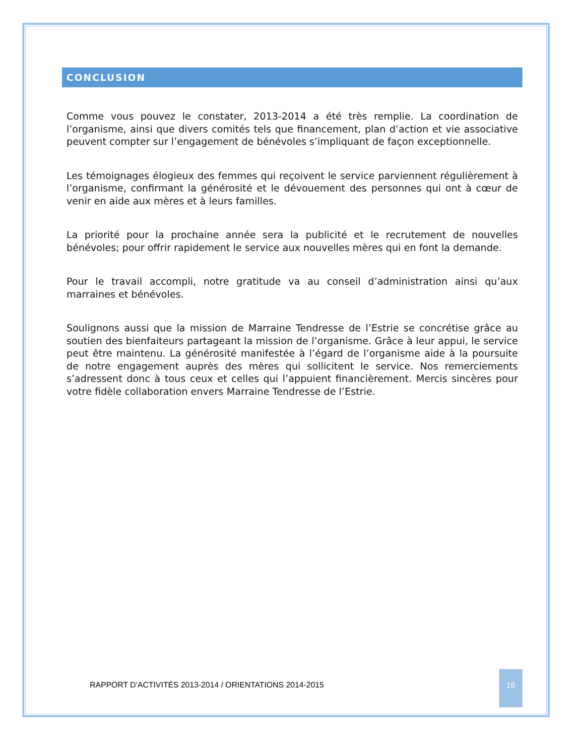CONCLUSION
Comme vous pouvez le constater, 2013-2014 a été très remplie. La coordination de l’organisme, ainsi que divers comités tels que financement, plan d’action et vie associative peuvent compter sur l’engagement de bénévoles s’impliquant de façon exceptionnelle.
Les témoignages élogieux des femmes qui reçoivent le service parviennent régulièrement à l’organisme, confirmant la générosité et le dévouement des personnes qui ont à cœur de venir en aide aux mères et à leurs familles.
La priorité pour la prochaine année sera la publicité et le recrutement de nouvelles bénévoles; pour offrir rapidement le service aux nouvelles mères qui en font la demande.
Pour le travail accompli, notre gratitude va au conseil d’administration ainsi qu’aux marraines et bénévoles.
Soulignons aussi que la mission de Marraine Tendresse de l’Estrie se concrétise grâce au soutien des bienfaiteurs partageant la mission de l’organisme. Grâce à leur appui, le service peut être maintenu. La générosité manifestée à l’égard de l’organisme aide à la poursuite de notre engagement auprès des mères qui sollicitent le service. Nos remerciements s’adressent donc à tous ceux et celles qui l’appuient financièrement. Mercis sincères pour votre fidèle collaboration envers Marraine Tendresse de l’Estrie.
RAPPORT D’ACTIVITÉS 2013-2014 / ORIENTATIONS 2014-2015
16